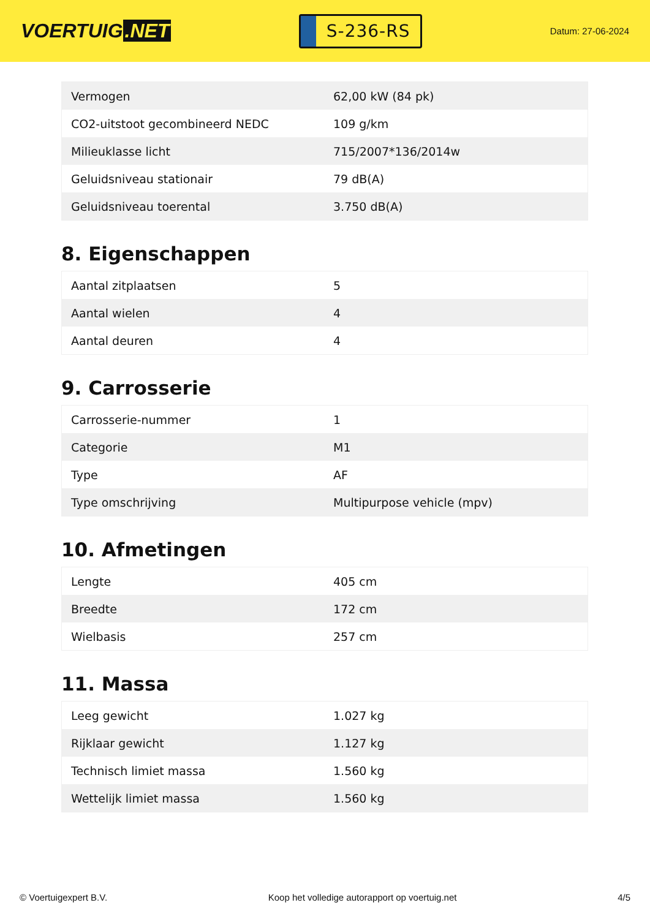VOERTUIG.NET
S-236-RS
Datum: 27-06-2024
| Vermogen | 62,00 kW (84 pk) |
| CO2-uitstoot gecombineerd NEDC | 109 g/km |
| Milieuklasse licht | 715/2007*136/2014w |
| Geluidsniveau stationair | 79 dB(A) |
| Geluidsniveau toerental | 3.750 dB(A) |
8. Eigenschappen
| Aantal zitplaatsen | 5 |
| Aantal wielen | 4 |
| Aantal deuren | 4 |
9. Carrosserie
| Carrosserie-nummer | 1 |
| Categorie | M1 |
| Type | AF |
| Type omschrijving | Multipurpose vehicle (mpv) |
10. Afmetingen
| Lengte | 405 cm |
| Breedte | 172 cm |
| Wielbasis | 257 cm |
11. Massa
| Leeg gewicht | 1.027 kg |
| Rijklaar gewicht | 1.127 kg |
| Technisch limiet massa | 1.560 kg |
| Wettelijk limiet massa | 1.560 kg |
© Voertuigexpert B.V. Koop het volledige autorapport op voertuig.net 4/5